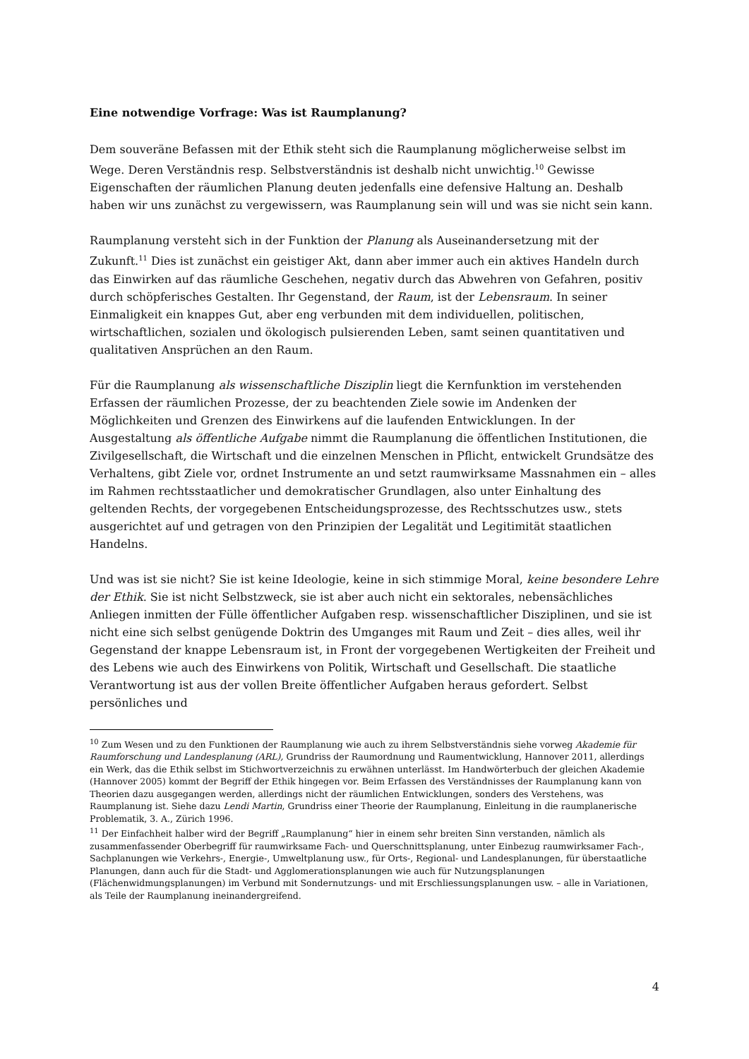Eine notwendige Vorfrage: Was ist Raumplanung?
Dem souveräne Befassen mit der Ethik steht sich die Raumplanung möglicherweise selbst im Wege. Deren Verständnis resp. Selbstverständnis ist deshalb nicht unwichtig.<sup>10</sup> Gewisse Eigenschaften der räumlichen Planung deuten jedenfalls eine defensive Haltung an. Deshalb haben wir uns zunächst zu vergewissern, was Raumplanung sein will und was sie nicht sein kann.
Raumplanung versteht sich in der Funktion der Planung als Auseinandersetzung mit der Zukunft.<sup>11</sup> Dies ist zunächst ein geistiger Akt, dann aber immer auch ein aktives Handeln durch das Einwirken auf das räumliche Geschehen, negativ durch das Abwehren von Gefahren, positiv durch schöpferisches Gestalten. Ihr Gegenstand, der Raum, ist der Lebensraum. In seiner Einmaligkeit ein knappes Gut, aber eng verbunden mit dem individuellen, politischen, wirtschaftlichen, sozialen und ökologisch pulsierenden Leben, samt seinen quantitativen und qualitativen Ansprüchen an den Raum.
Für die Raumplanung als wissenschaftliche Disziplin liegt die Kernfunktion im verstehenden Erfassen der räumlichen Prozesse, der zu beachtenden Ziele sowie im Andenken der Möglichkeiten und Grenzen des Einwirkens auf die laufenden Entwicklungen. In der Ausgestaltung als öffentliche Aufgabe nimmt die Raumplanung die öffentlichen Institutionen, die Zivilgesellschaft, die Wirtschaft und die einzelnen Menschen in Pflicht, entwickelt Grundsätze des Verhaltens, gibt Ziele vor, ordnet Instrumente an und setzt raumwirksame Massnahmen ein – alles im Rahmen rechtsstaatlicher und demokratischer Grundlagen, also unter Einhaltung des geltenden Rechts, der vorgegebenen Entscheidungsprozesse, des Rechtsschutzes usw., stets ausgerichtet auf und getragen von den Prinzipien der Legalität und Legitimität staatlichen Handelns.
Und was ist sie nicht? Sie ist keine Ideologie, keine in sich stimmige Moral, keine besondere Lehre der Ethik. Sie ist nicht Selbstzweck, sie ist aber auch nicht ein sektorales, nebensächliches Anliegen inmitten der Fülle öffentlicher Aufgaben resp. wissenschaftlicher Disziplinen, und sie ist nicht eine sich selbst genügende Doktrin des Umganges mit Raum und Zeit – dies alles, weil ihr Gegenstand der knappe Lebensraum ist, in Front der vorgegebenen Wertigkeiten der Freiheit und des Lebens wie auch des Einwirkens von Politik, Wirtschaft und Gesellschaft. Die staatliche Verantwortung ist aus der vollen Breite öffentlicher Aufgaben heraus gefordert. Selbst persönliches und
<sup>10</sup> Zum Wesen und zu den Funktionen der Raumplanung wie auch zu ihrem Selbstverständnis siehe vorweg Akademie für Raumforschung und Landesplanung (ARL), Grundriss der Raumordnung und Raumentwicklung, Hannover 2011, allerdings ein Werk, das die Ethik selbst im Stichwortverzeichnis zu erwähnen unterlässt. Im Handwörterbuch der gleichen Akademie (Hannover 2005) kommt der Begriff der Ethik hingegen vor. Beim Erfassen des Verständnisses der Raumplanung kann von Theorien dazu ausgegangen werden, allerdings nicht der räumlichen Entwicklungen, sonders des Verstehens, was Raumplanung ist. Siehe dazu Lendi Martin, Grundriss einer Theorie der Raumplanung, Einleitung in die raumplanerische Problematik, 3. A., Zürich 1996.
<sup>11</sup> Der Einfachheit halber wird der Begriff „Raumplanung“ hier in einem sehr breiten Sinn verstanden, nämlich als zusammenfassender Oberbegriff für raumwirksame Fach- und Querschnittsplanung, unter Einbezug raumwirksamer Fach-, Sachplanungen wie Verkehrs-, Energie-, Umweltplanung usw., für Orts-, Regional- und Landesplanungen, für überstaatliche Planungen, dann auch für die Stadt- und Agglomerationsplanungen wie auch für Nutzungsplanungen (Flächenwidmungsplanungen) im Verbund mit Sondernutzungs- und mit Erschliessungsplanungen usw. – alle in Variationen, als Teile der Raumplanung ineinandergreifend.
4